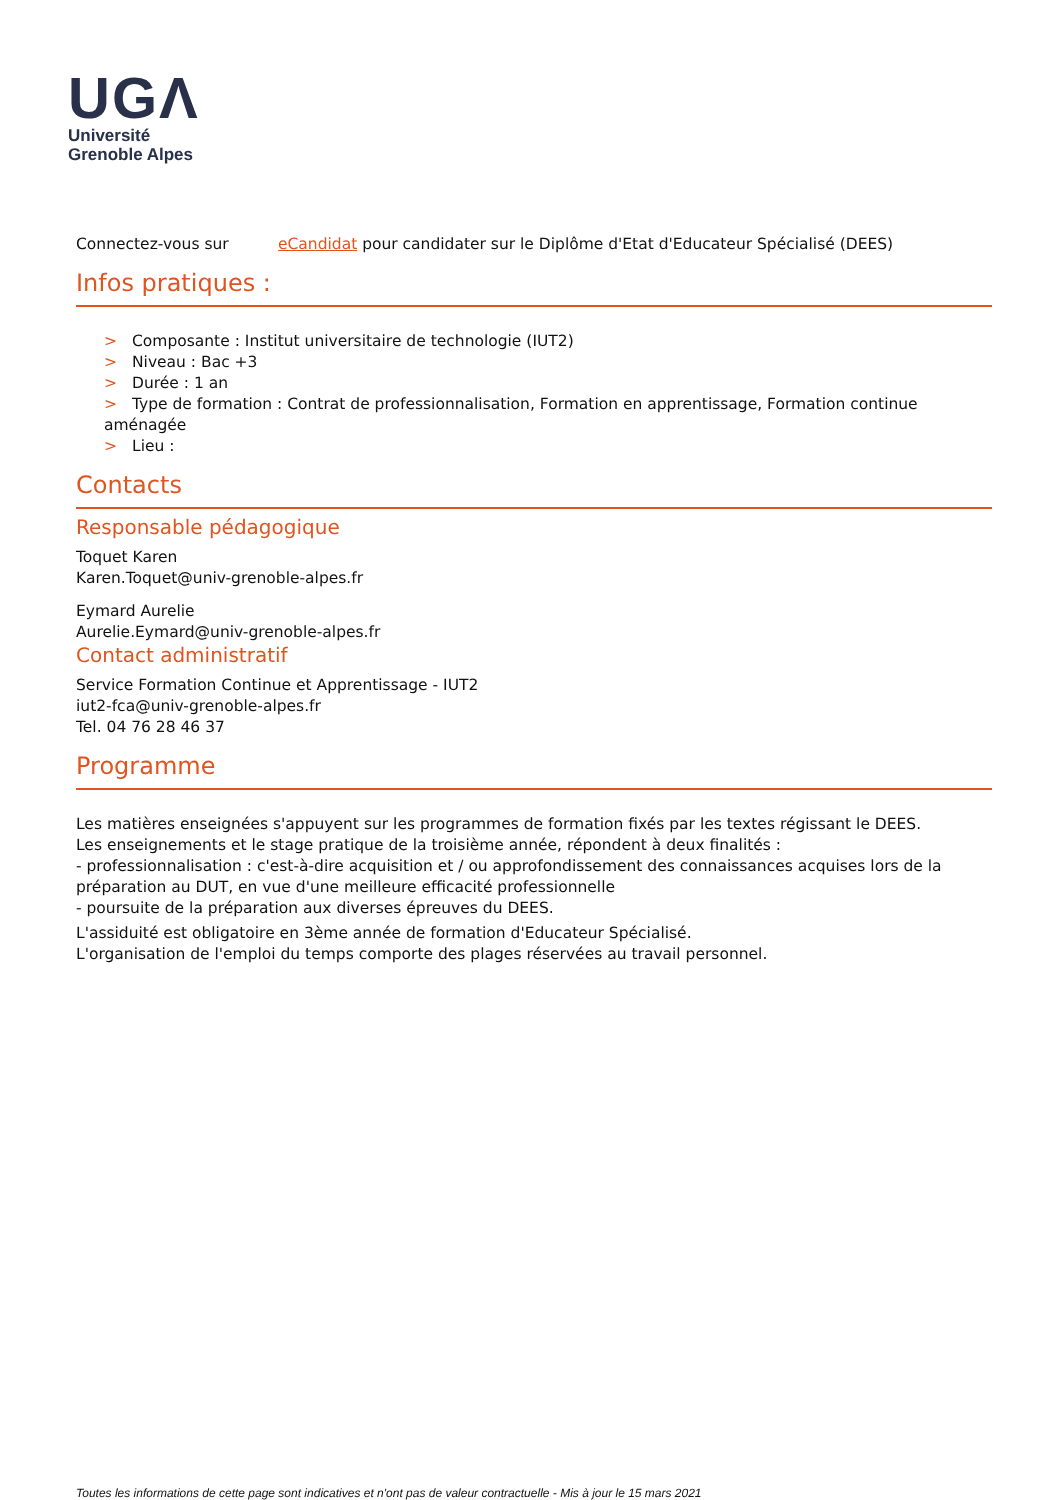UGΛ
Université
Grenoble Alpes
Connectez-vous sur eCandidat pour candidater sur le Diplôme d'Etat d'Educateur Spécialisé (DEES)
Infos pratiques :
> Composante : Institut universitaire de technologie (IUT2)
> Niveau : Bac +3
> Durée : 1 an
> Type de formation : Contrat de professionnalisation, Formation en apprentissage, Formation continue aménagée
> Lieu :
Contacts
Responsable pédagogique
Toquet Karen
Karen.Toquet@univ-grenoble-alpes.fr
Eymard Aurelie
Aurelie.Eymard@univ-grenoble-alpes.fr
Contact administratif
Service Formation Continue et Apprentissage - IUT2
iut2-fca@univ-grenoble-alpes.fr
Tel. 04 76 28 46 37
Programme
Les matières enseignées s'appuyent sur les programmes de formation fixés par les textes régissant le DEES.
Les enseignements et le stage pratique de la troisième année, répondent à deux finalités :
- professionnalisation : c'est-à-dire acquisition et / ou approfondissement des connaissances acquises lors de la préparation au DUT, en vue d'une meilleure efficacité professionnelle
- poursuite de la préparation aux diverses épreuves du DEES.
L'assiduité est obligatoire en 3ème année de formation d'Educateur Spécialisé.
L'organisation de l'emploi du temps comporte des plages réservées au travail personnel.
Toutes les informations de cette page sont indicatives et n'ont pas de valeur contractuelle - Mis à jour le 15 mars 2021